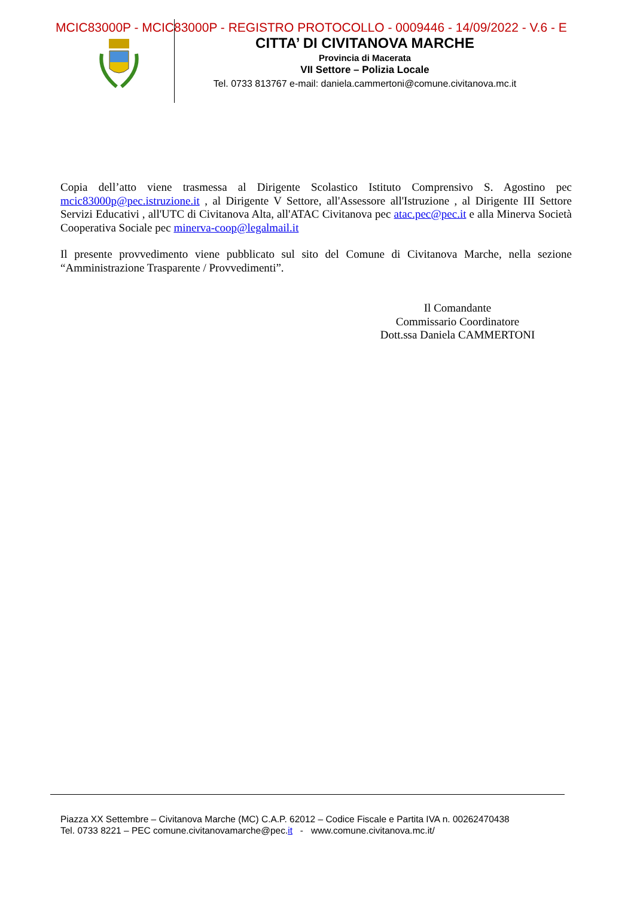MCIC83000P - MCIC83000P - REGISTRO PROTOCOLLO - 0009446 - 14/09/2022 - V.6 - E
CITTA’ DI CIVITANOVA MARCHE
Provincia di Macerata
VII Settore – Polizia Locale
Tel. 0733 813767 e-mail: daniela.cammertoni@comune.civitanova.mc.it
Copia dell’atto viene trasmessa al Dirigente Scolastico Istituto Comprensivo S. Agostino pec mcic83000p@pec.istruzione.it , al Dirigente V Settore, all'Assessore all'Istruzione , al Dirigente III Settore Servizi Educativi , all'UTC di Civitanova Alta, all'ATAC Civitanova pec atac.pec@pec.it e alla Minerva Società Cooperativa Sociale pec minerva-coop@legalmail.it
Il presente provvedimento viene pubblicato sul sito del Comune di Civitanova Marche, nella sezione “Amministrazione Trasparente / Provvedimenti”.
Il Comandante
Commissario Coordinatore
Dott.ssa Daniela CAMMERTONI
Piazza XX Settembre – Civitanova Marche (MC) C.A.P. 62012 – Codice Fiscale e Partita IVA n. 00262470438
Tel. 0733 8221 – PEC comune.civitanovamarche@pec.it - www.comune.civitanova.mc.it/